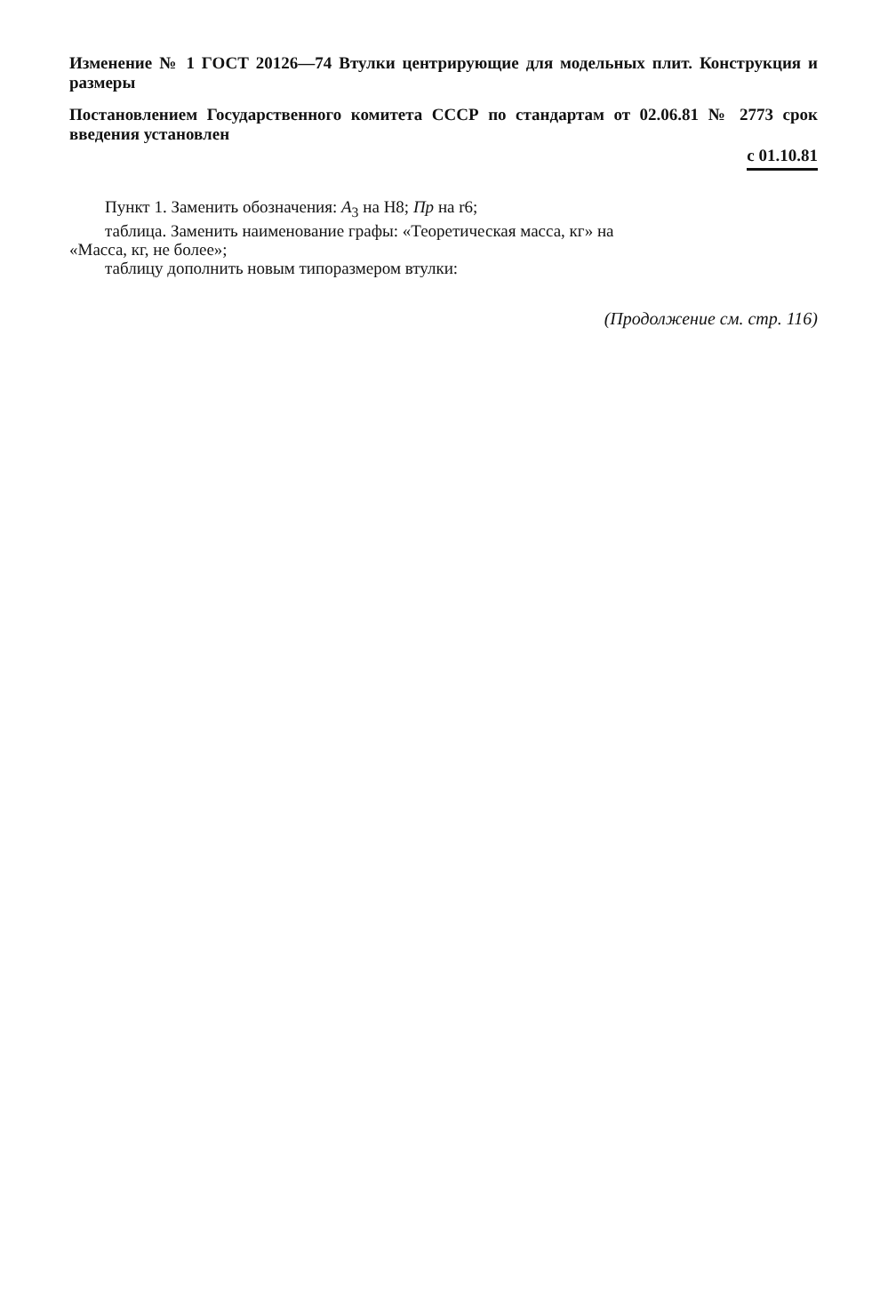Изменение № 1 ГОСТ 20126—74 Втулки центрирующие для модельных плит. Конструкция и размеры
Постановлением Государственного комитета СССР по стандартам от 02.06.81 № 2773 срок введения установлен
с 01.10.81
Пункт 1. Заменить обозначения: А<sub>3</sub> на Н8; Пр на r6;
таблица. Заменить наименование графы: «Теоретическая масса, кг» на
«Масса, кг, не более»;
таблицу дополнить новым типоразмером втулки:
(Продолжение см. стр. 116)